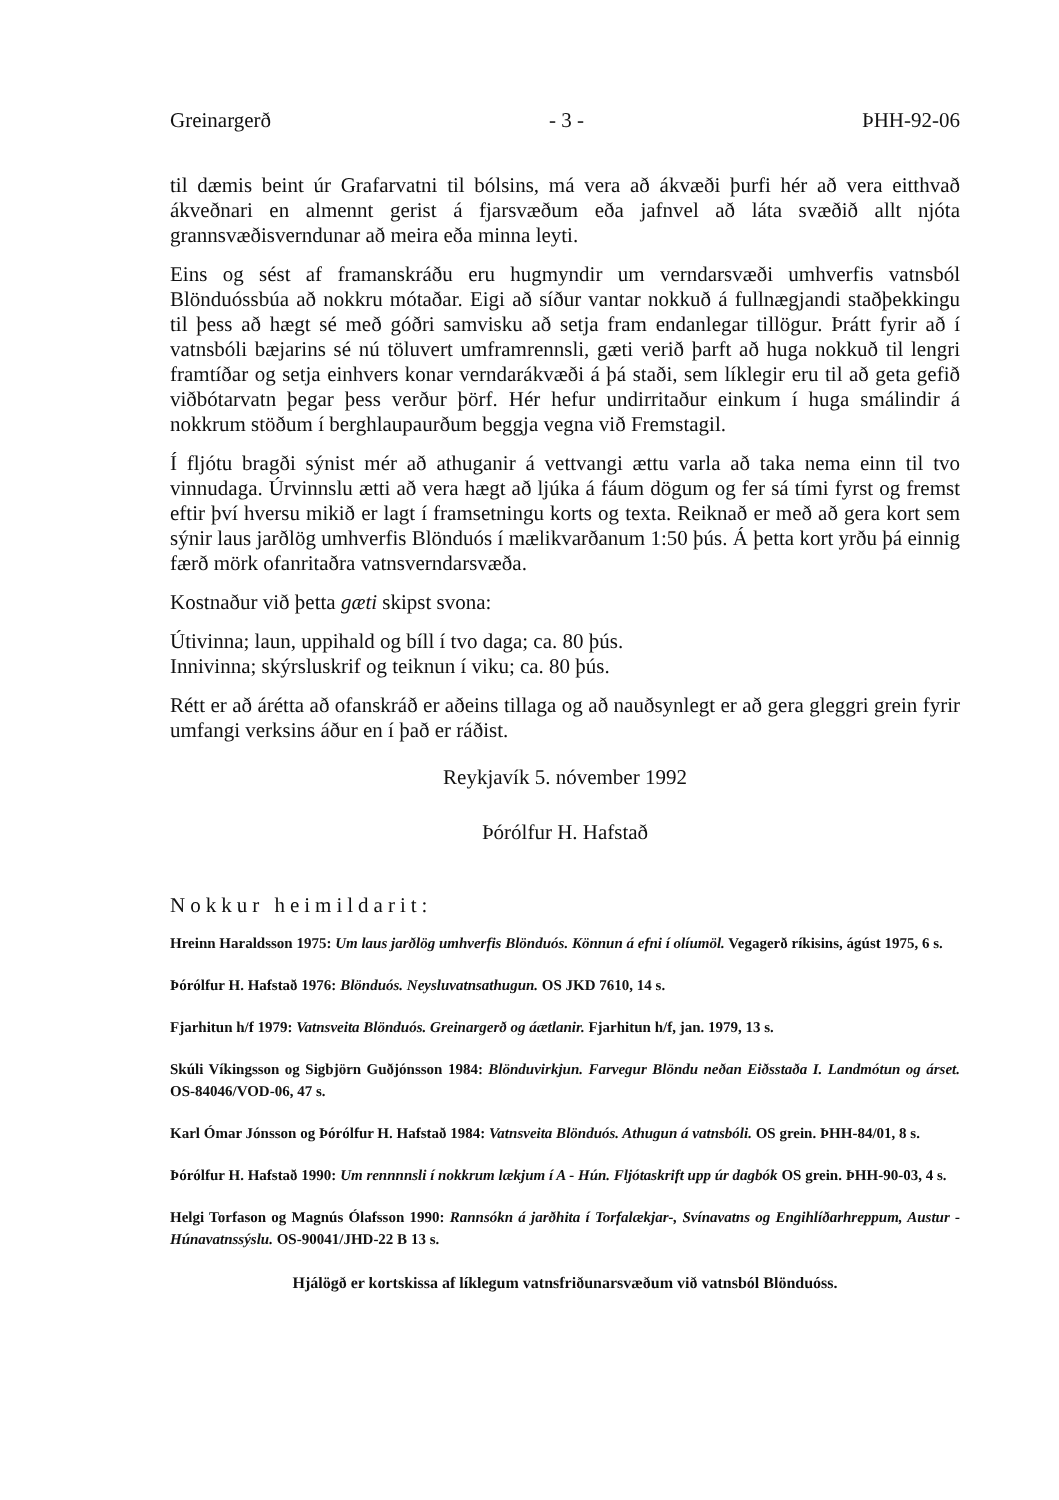Greinargerð - 3 - ÞHH-92-06
til dæmis beint úr Grafarvatni til bólsins, má vera að ákvæði þurfi hér að vera eitthvað ákveðnari en almennt gerist á fjarsvæðum eða jafnvel að láta svæðið allt njóta grannsvæðisverndunar að meira eða minna leyti.
Eins og sést af framanskráðu eru hugmyndir um verndarsvæði umhverfis vatnsból Blönduóssbúa að nokkru mótaðar. Eigi að síður vantar nokkuð á fullnægjandi staðþekkingu til þess að hægt sé með góðri samvisku að setja fram endanlegar tillögur. Þrátt fyrir að í vatnsbóli bæjarins sé nú töluvert umframrennsli, gæti verið þarft að huga nokkuð til lengri framtíðar og setja einhvers konar verndarákvæði á þá staði, sem líklegir eru til að geta gefið viðbótarvatn þegar þess verður þörf. Hér hefur undirritaður einkum í huga smálindir á nokkrum stöðum í berghlaupaurðum beggja vegna við Fremstagil.
Í fljótu bragði sýnist mér að athuganir á vettvangi ættu varla að taka nema einn til tvo vinnudaga. Úrvinnslu ætti að vera hægt að ljúka á fáum dögum og fer sá tími fyrst og fremst eftir því hversu mikið er lagt í framsetningu korts og texta. Reiknað er með að gera kort sem sýnir laus jarðlög umhverfis Blönduós í mælikvarðanum 1:50 þús. Á þetta kort yrðu þá einnig færð mörk ofanritaðra vatnsverndarsvæða.
Kostnaður við þetta gæti skipst svona:
Útivinna; laun, uppihald og bíll í tvo daga; ca. 80 þús.
Innivinna; skýrsluskrif og teiknun í viku; ca. 80 þús.
Rétt er að árétta að ofanskráð er aðeins tillaga og að nauðsynlegt er að gera gleggri grein fyrir umfangi verksins áður en í það er ráðist.
Reykjavík 5. nóvember 1992
Þórólfur H. Hafstað
Nokkur heimildarit:
Hreinn Haraldsson 1975: Um laus jarðlög umhverfis Blönduós. Könnun á efni í olíumöl. Vegagerð ríkisins, ágúst 1975, 6 s.
Þórólfur H. Hafstað 1976: Blönduós. Neysluvatnsathugun. OS JKD 7610, 14 s.
Fjarhitun h/f 1979: Vatnsveita Blönduós. Greinargerð og áætlanir. Fjarhitun h/f, jan. 1979, 13 s.
Skúli Víkingsson og Sigbjörn Guðjónsson 1984: Blönduvirkjun. Farvegur Blöndu neðan Eiðsstaða I. Landmótun og árset. OS-84046/VOD-06, 47 s.
Karl Ómar Jónsson og Þórólfur H. Hafstað 1984: Vatnsveita Blönduós. Athugun á vatnsbóli. OS grein. ÞHH-84/01, 8 s.
Þórólfur H. Hafstað 1990: Um rennnnsli í nokkrum lækjum í A - Hún. Fljótaskrift upp úr dagbók OS grein. ÞHH-90-03, 4 s.
Helgi Torfason og Magnús Ólafsson 1990: Rannsókn á jarðhita í Torfalækjar-, Svínavatns og Engihlíðarhreppum, Austur - Húnavatnssýslu. OS-90041/JHD-22 B 13 s.
Hjálögð er kortskissa af líklegum vatnsfriðunarsvæðum við vatnsból Blönduóss.